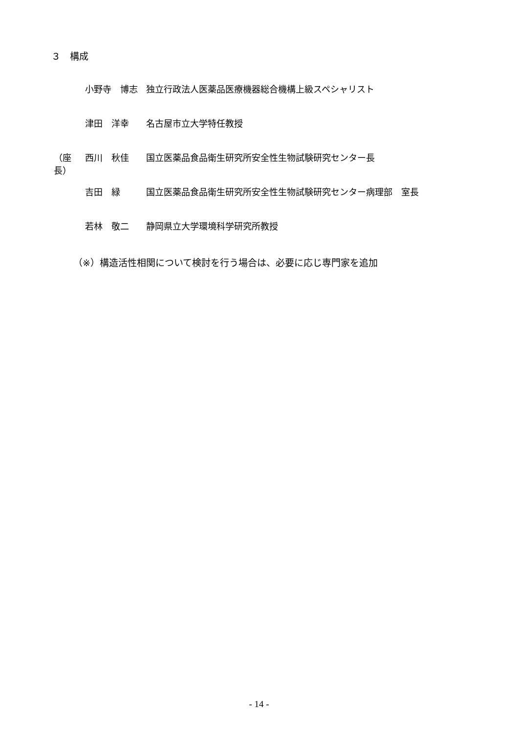３　構成
小野寺　博志 独立行政法人医薬品医療機器総合機構上級スペシャリスト
津田　洋幸 名古屋市立大学特任教授
（座長） 西川　秋佳 国立医薬品食品衛生研究所安全性生物試験研究センター長
吉田　緑 国立医薬品食品衛生研究所安全性生物試験研究センター病理部　室長
若林　敬二 静岡県立大学環境科学研究所教授
（※）構造活性相関について検討を行う場合は、必要に応じ専門家を追加
- 14 -